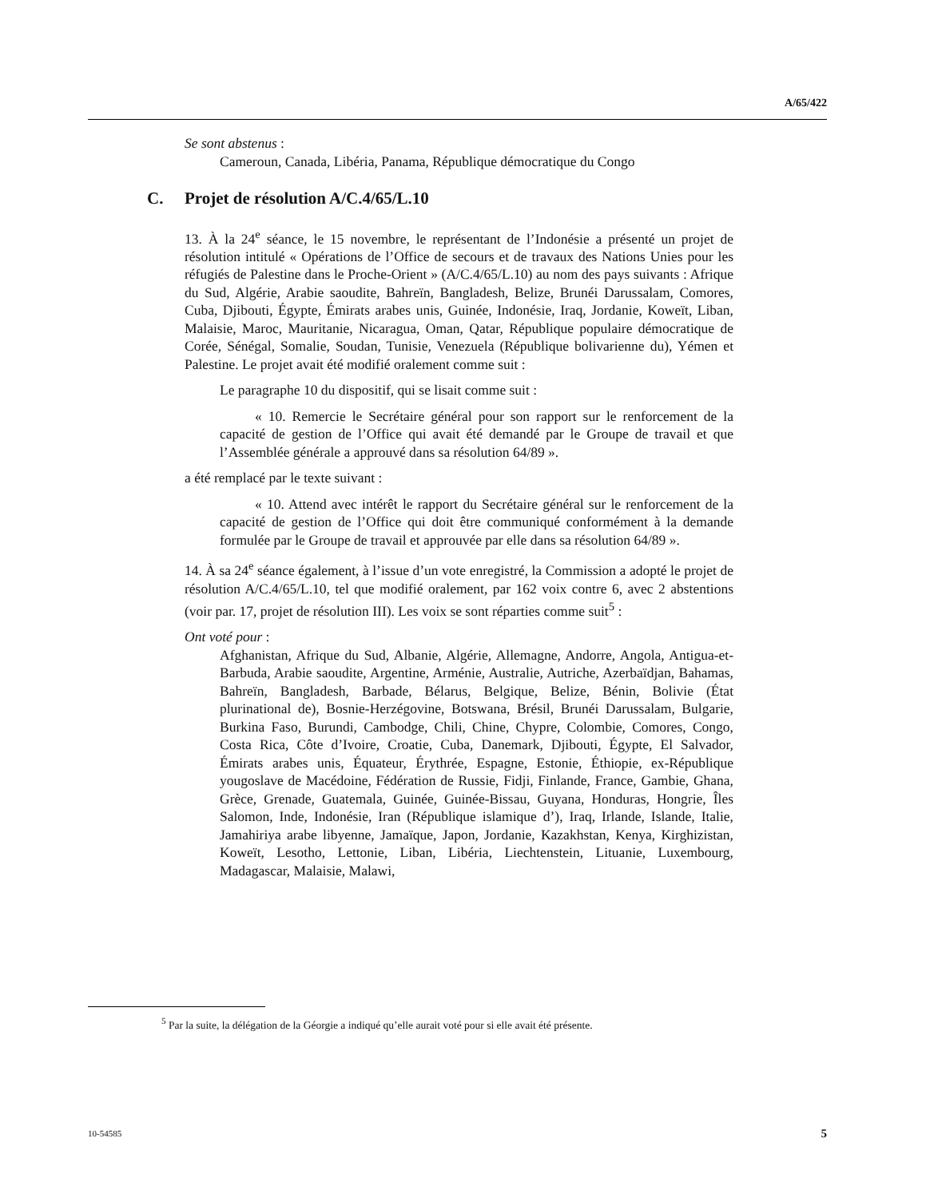A/65/422
Se sont abstenus :
Cameroun, Canada, Libéria, Panama, République démocratique du Congo
C. Projet de résolution A/C.4/65/L.10
13. À la 24<sup>e</sup> séance, le 15 novembre, le représentant de l’Indonésie a présenté un projet de résolution intitulé « Opérations de l’Office de secours et de travaux des Nations Unies pour les réfugiés de Palestine dans le Proche-Orient » (A/C.4/65/L.10) au nom des pays suivants : Afrique du Sud, Algérie, Arabie saoudite, Bahreïn, Bangladesh, Belize, Brunéi Darussalam, Comores, Cuba, Djibouti, Égypte, Émirats arabes unis, Guinée, Indonésie, Iraq, Jordanie, Koweït, Liban, Malaisie, Maroc, Mauritanie, Nicaragua, Oman, Qatar, République populaire démocratique de Corée, Sénégal, Somalie, Soudan, Tunisie, Venezuela (République bolivarienne du), Yémen et Palestine. Le projet avait été modifié oralement comme suit :
Le paragraphe 10 du dispositif, qui se lisait comme suit :
« 10. Remercie le Secrétaire général pour son rapport sur le renforcement de la capacité de gestion de l’Office qui avait été demandé par le Groupe de travail et que l’Assemblée générale a approuvé dans sa résolution 64/89 ».
a été remplacé par le texte suivant :
« 10. Attend avec intérêt le rapport du Secrétaire général sur le renforcement de la capacité de gestion de l’Office qui doit être communiqué conformément à la demande formulée par le Groupe de travail et approuvée par elle dans sa résolution 64/89 ».
14. À sa 24<sup>e</sup> séance également, à l’issue d’un vote enregistré, la Commission a adopté le projet de résolution A/C.4/65/L.10, tel que modifié oralement, par 162 voix contre 6, avec 2 abstentions (voir par. 17, projet de résolution III). Les voix se sont réparties comme suit<sup>5</sup> :
Ont voté pour :
Afghanistan, Afrique du Sud, Albanie, Algérie, Allemagne, Andorre, Angola, Antigua-et-Barbuda, Arabie saoudite, Argentine, Arménie, Australie, Autriche, Azerbaïdjan, Bahamas, Bahreïn, Bangladesh, Barbade, Bélarus, Belgique, Belize, Bénin, Bolivie (État plurinational de), Bosnie-Herzégovine, Botswana, Brésil, Brunéi Darussalam, Bulgarie, Burkina Faso, Burundi, Cambodge, Chili, Chine, Chypre, Colombie, Comores, Congo, Costa Rica, Côte d’Ivoire, Croatie, Cuba, Danemark, Djibouti, Égypte, El Salvador, Émirats arabes unis, Équateur, Érythrée, Espagne, Estonie, Éthiopie, ex-République yougoslave de Macédoine, Fédération de Russie, Fidji, Finlande, France, Gambie, Ghana, Grèce, Grenade, Guatemala, Guinée, Guinée-Bissau, Guyana, Honduras, Hongrie, Îles Salomon, Inde, Indonésie, Iran (République islamique d’), Iraq, Irlande, Islande, Italie, Jamahiriya arabe libyenne, Jamaïque, Japon, Jordanie, Kazakhstan, Kenya, Kirghizistan, Koweït, Lesotho, Lettonie, Liban, Libéria, Liechtenstein, Lituanie, Luxembourg, Madagascar, Malaisie, Malawi,
<sup>5</sup> Par la suite, la délégation de la Géorgie a indiqué qu’elle aurait voté pour si elle avait été présente.
10-54585 5